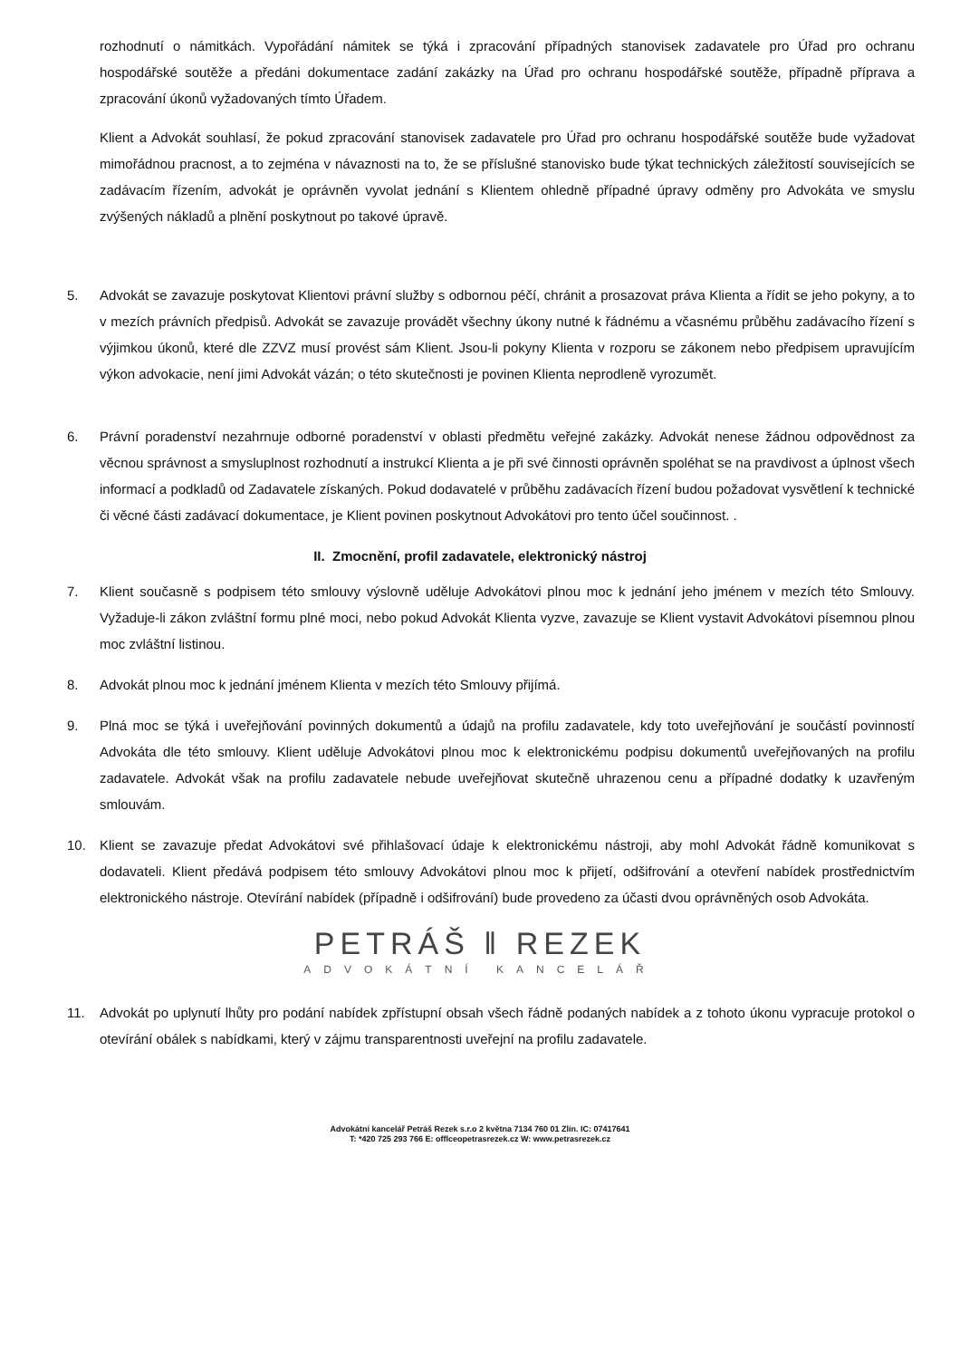rozhodnutí o námitkách. Vypořádání námitek se týká i zpracování případných stanovisek zadavatele pro Úřad pro ochranu hospodářské soutěže a předáni dokumentace zadání zakázky na Úřad pro ochranu hospodářské soutěže, případně příprava a zpracování úkonů vyžadovaných tímto Úřadem.
Klient a Advokát souhlasí, že pokud zpracování stanovisek zadavatele pro Úřad pro ochranu hospodářské soutěže bude vyžadovat mimořádnou pracnost, a to zejména v návaznosti na to, že se příslušné stanovisko bude týkat technických záležitostí souvisejících se zadávacím řízením, advokát je oprávněn vyvolat jednání s Klientem ohledně případné úpravy odměny pro Advokáta ve smyslu zvýšených nákladů a plnění poskytnout po takové úpravě.
5. Advokát se zavazuje poskytovat Klientovi právní služby s odbornou péčí, chránit a prosazovat práva Klienta a řídit se jeho pokyny, a to v mezích právních předpisů. Advokát se zavazuje provádět všechny úkony nutné k řádnému a včasnému průběhu zadávacího řízení s výjimkou úkonů, které dle ZZVZ musí provést sám Klient. Jsou-li pokyny Klienta v rozporu se zákonem nebo předpisem upravujícím výkon advokacie, není jimi Advokát vázán; o této skutečnosti je povinen Klienta neprodleně vyrozumět.
6. Právní poradenství nezahrnuje odborné poradenství v oblasti předmětu veřejné zakázky. Advokát nenese žádnou odpovědnost za věcnou správnost a smysluplnost rozhodnutí a instrukcí Klienta a je při své činnosti oprávněn spoléhat se na pravdivost a úplnost všech informací a podkladů od Zadavatele získaných. Pokud dodavatelé v průběhu zadávacích řízení budou požadovat vysvětlení k technické či věcné části zadávací dokumentace, je Klient povinen poskytnout Advokátovi pro tento účel součinnost. .
II. Zmocnění, profil zadavatele, elektronický nástroj
7. Klient současně s podpisem této smlouvy výslovně uděluje Advokátovi plnou moc k jednání jeho jménem v mezích této Smlouvy. Vyžaduje-li zákon zvláštní formu plné moci, nebo pokud Advokát Klienta vyzve, zavazuje se Klient vystavit Advokátovi písemnou plnou moc zvláštní listinou.
8. Advokát plnou moc k jednání jménem Klienta v mezích této Smlouvy přijímá.
9. Plná moc se týká i uveřejňování povinných dokumentů a údajů na profilu zadavatele, kdy toto uveřejňování je součástí povinností Advokáta dle této smlouvy. Klient uděluje Advokátovi plnou moc k elektronickému podpisu dokumentů uveřejňovaných na profilu zadavatele. Advokát však na profilu zadavatele nebude uveřejňovat skutečně uhrazenou cenu a případné dodatky k uzavřeným smlouvám.
10. Klient se zavazuje předat Advokátovi své přihlašovací údaje k elektronickému nástroji, aby mohl Advokát řádně komunikovat s dodavateli. Klient předává podpisem této smlouvy Advokátovi plnou moc k přijetí, odšifrování a otevření nabídek prostřednictvím elektronického nástroje. Otevírání nabídek (případně i odšifrování) bude provedeno za účasti dvou oprávněných osob Advokáta.
PETRÁŠ ‖ REZEK
ADVOKÁTNÍ KANCELÁŘ
11. Advokát po uplynutí lhůty pro podání nabídek zpřístupní obsah všech řádně podaných nabídek a z tohoto úkonu vypracuje protokol o otevírání obálek s nabídkami, který v zájmu transparentnosti uveřejní na profilu zadavatele.
Advokátní kancelář Petráš Rezek s.r.o 2 května 7134 760 01 Zlín. IC: 07417641
T: *420 725 293 766 E: offlceopetrasrezek.cz W: www.petrasrezek.cz